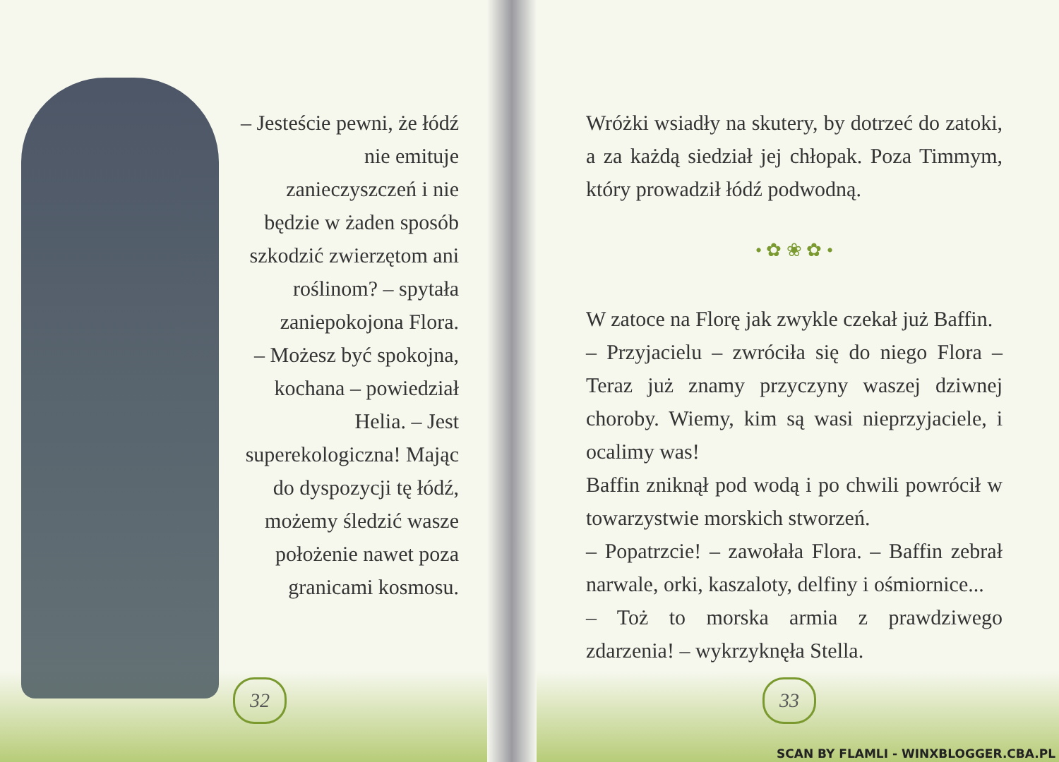– Jesteście pewni, że łódź nie emituje zanieczyszczeń i nie będzie w żaden sposób szkodzić zwierzętom ani roślinom? – spytała zaniepokojona Flora.
– Możesz być spokojna, kochana – powiedział Helia. – Jest superekologiczna! Mając do dyspozycji tę łódź, możemy śledzić wasze położenie nawet poza granicami kosmosu.
32
Wróżki wsiadły na skutery, by dotrzeć do zatoki, a za każdą siedział jej chłopak. Poza Timmym, który prowadził łódź podwodną.
• ✿ ❀ ✿ •
W zatoce na Florę jak zwykle czekał już Baffin.
– Przyjacielu – zwróciła się do niego Flora – Teraz już znamy przyczyny waszej dziwnej choroby. Wiemy, kim są wasi nieprzyjaciele, i ocalimy was!
Baffin zniknął pod wodą i po chwili powrócił w towarzystwie morskich stworzeń.
– Popatrzcie! – zawołała Flora. – Baffin zebrał narwale, orki, kaszaloty, delfiny i ośmiornice...
– Toż to morska armia z prawdziwego zdarzenia! – wykrzyknęła Stella.
33
SCAN BY FLAMLI - WINXBLOGGER.CBA.PL